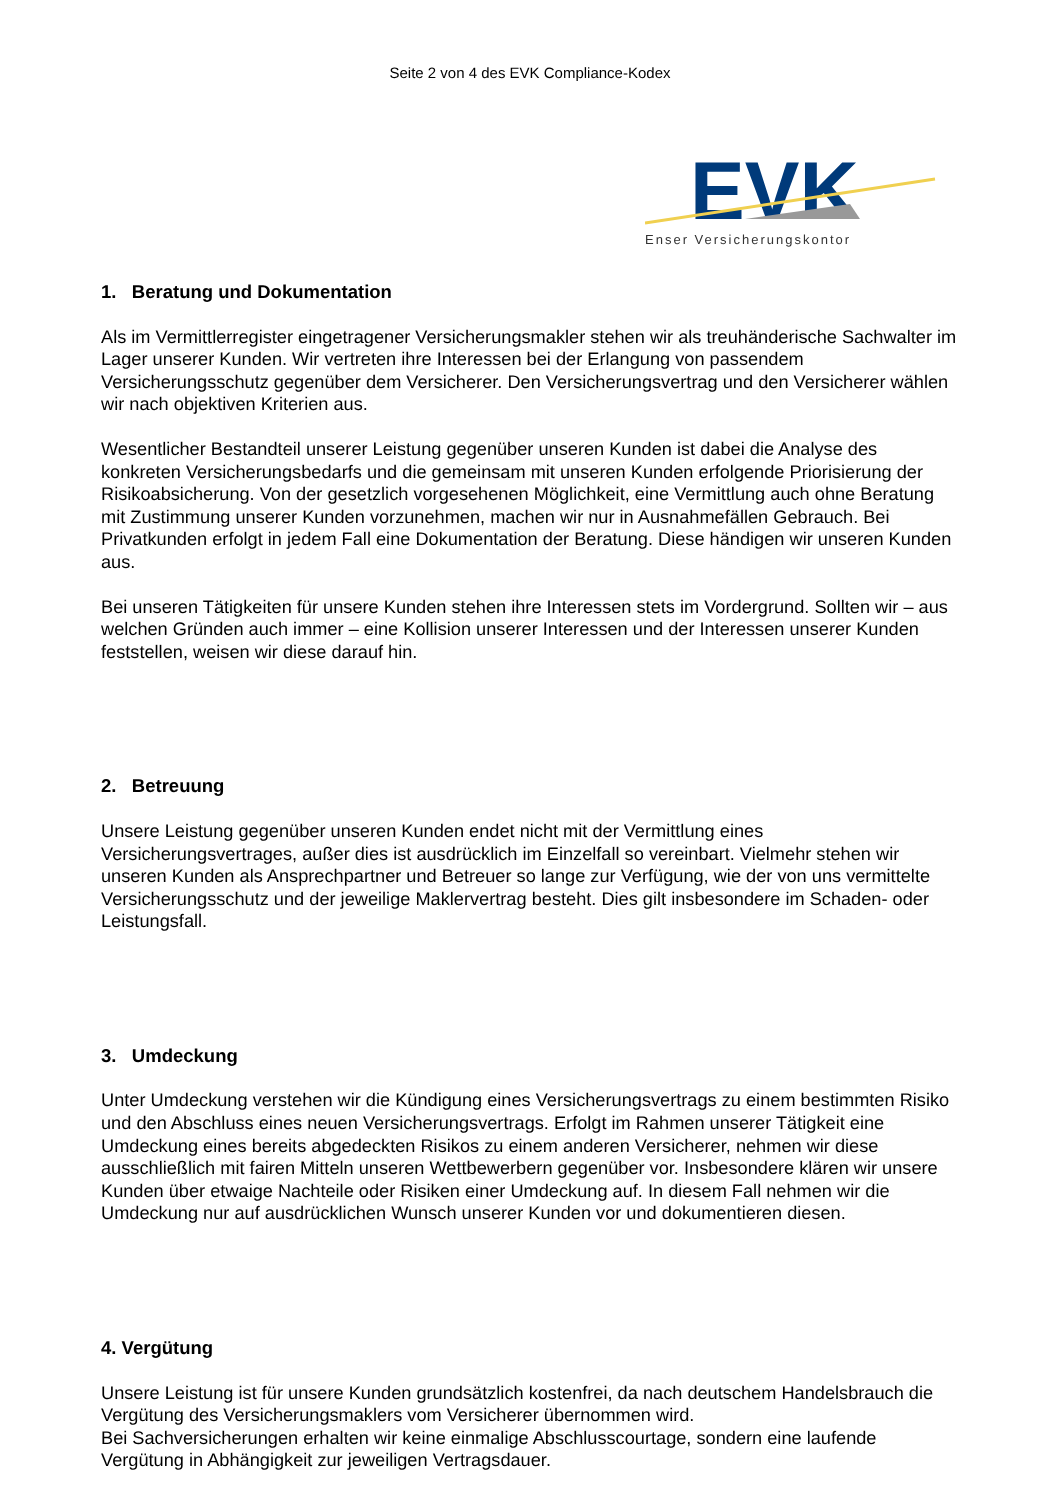Seite 2 von 4 des EVK Compliance-Kodex
EVK
Enser Versicherungskontor
1. Beratung und Dokumentation
Als im Vermittlerregister eingetragener Versicherungsmakler stehen wir als treuhänderische Sachwalter im Lager unserer Kunden. Wir vertreten ihre Interessen bei der Erlangung von passendem Versicherungsschutz gegenüber dem Versicherer. Den Versicherungsvertrag und den Versicherer wählen wir nach objektiven Kriterien aus.
Wesentlicher Bestandteil unserer Leistung gegenüber unseren Kunden ist dabei die Analyse des konkreten Versicherungsbedarfs und die gemeinsam mit unseren Kunden erfolgende Priorisierung der Risikoabsicherung. Von der gesetzlich vorgesehenen Möglichkeit, eine Vermittlung auch ohne Beratung mit Zustimmung unserer Kunden vorzunehmen, machen wir nur in Ausnahmefällen Gebrauch. Bei Privatkunden erfolgt in jedem Fall eine Dokumentation der Beratung. Diese händigen wir unseren Kunden aus.
Bei unseren Tätigkeiten für unsere Kunden stehen ihre Interessen stets im Vordergrund. Sollten wir – aus welchen Gründen auch immer – eine Kollision unserer Interessen und der Interessen unserer Kunden feststellen, weisen wir diese darauf hin.
2. Betreuung
Unsere Leistung gegenüber unseren Kunden endet nicht mit der Vermittlung eines Versicherungsvertrages, außer dies ist ausdrücklich im Einzelfall so vereinbart. Vielmehr stehen wir unseren Kunden als Ansprechpartner und Betreuer so lange zur Verfügung, wie der von uns vermittelte Versicherungsschutz und der jeweilige Maklervertrag besteht. Dies gilt insbesondere im Schaden- oder Leistungsfall.
3. Umdeckung
Unter Umdeckung verstehen wir die Kündigung eines Versicherungsvertrags zu einem bestimmten Risiko und den Abschluss eines neuen Versicherungsvertrags. Erfolgt im Rahmen unserer Tätigkeit eine Umdeckung eines bereits abgedeckten Risikos zu einem anderen Versicherer, nehmen wir diese ausschließlich mit fairen Mitteln unseren Wettbewerbern gegenüber vor. Insbesondere klären wir unsere Kunden über etwaige Nachteile oder Risiken einer Umdeckung auf. In diesem Fall nehmen wir die Umdeckung nur auf ausdrücklichen Wunsch unserer Kunden vor und dokumentieren diesen.
4. Vergütung
Unsere Leistung ist für unsere Kunden grundsätzlich kostenfrei, da nach deutschem Handelsbrauch die Vergütung des Versicherungsmaklers vom Versicherer übernommen wird.
Bei Sachversicherungen erhalten wir keine einmalige Abschlusscourtage, sondern eine laufende Vergütung in Abhängigkeit zur jeweiligen Vertragsdauer.